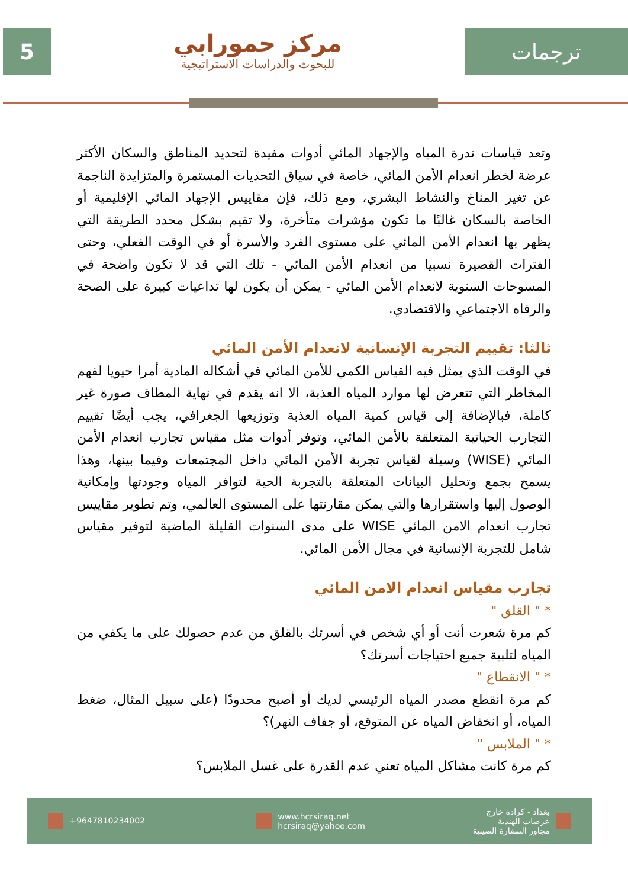5
مركز حمورابي
للبحوث والدراسات الاستراتيجية
ترجمات
وتعد قياسات ندرة المياه والإجهاد المائي أدوات مفيدة لتحديد المناطق والسكان الأكثر عرضة لخطر انعدام الأمن المائي، خاصة في سياق التحديات المستمرة والمتزايدة الناجمة عن تغير المناخ والنشاط البشري، ومع ذلك، فإن مقاييس الإجهاد المائي الإقليمية أو الخاصة بالسكان غالبًا ما تكون مؤشرات متأخرة، ولا تقيم بشكل محدد الطريقة التي يظهر بها انعدام الأمن المائي على مستوى الفرد والأسرة أو في الوقت الفعلي، وحتى الفترات القصيرة نسبيا من انعدام الأمن المائي - تلك التي قد لا تكون واضحة في المسوحات السنوية لانعدام الأمن المائي - يمكن أن يكون لها تداعيات كبيرة على الصحة والرفاه الاجتماعي والاقتصادي.
ثالثا: تقييم التجربة الإنسانية لانعدام الأمن المائي
في الوقت الذي يمثل فيه القياس الكمي للأمن المائي في أشكاله المادية أمرا حيويا لفهم المخاطر التي تتعرض لها موارد المياه العذبة، الا انه يقدم في نهاية المطاف صورة غير كاملة، فبالإضافة إلى قياس كمية المياه العذبة وتوزيعها الجغرافي، يجب أيضًا تقييم التجارب الحياتية المتعلقة بالأمن المائي، وتوفر أدوات مثل مقياس تجارب انعدام الأمن المائي (WISE) وسيلة لقياس تجربة الأمن المائي داخل المجتمعات وفيما بينها، وهذا يسمح بجمع وتحليل البيانات المتعلقة بالتجربة الحية لتوافر المياه وجودتها وإمكانية الوصول إليها واستقرارها والتي يمكن مقارنتها على المستوى العالمي، وتم تطوير مقاييس تجارب انعدام الامن المائي WISE على مدى السنوات القليلة الماضية لتوفير مقياس شامل للتجربة الإنسانية في مجال الأمن المائي.
تجارب مقياس انعدام الامن المائي
* " القلق "
كم مرة شعرت أنت أو أي شخص في أسرتك بالقلق من عدم حصولك على ما يكفي من المياه لتلبية جميع احتياجات أسرتك؟
* " الانقطاع "
كم مرة انقطع مصدر المياه الرئيسي لديك أو أصبح محدودًا (على سبيل المثال، ضغط المياه، أو انخفاض المياه عن المتوقع، أو جفاف النهر)؟
* " الملابس "
كم مرة كانت مشاكل المياه تعني عدم القدرة على غسل الملابس؟
+9647810234002
www.hcrsiraq.net
hcrsiraq@yahoo.com
بغداد - كرادة خارج
عرصات الهندية
مجاور السفارة الصينية